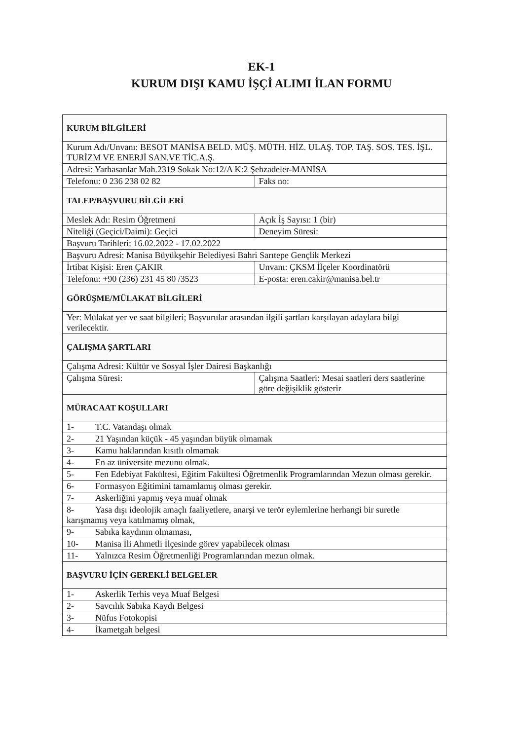EK-1
KURUM DIŞI KAMU İŞÇİ ALIMI İLAN FORMU
| KURUM BİLGİLERİ | |
| Kurum Adı/Unvanı: BESOT MANİSA BELD. MÜŞ. MÜTH. HİZ. ULAŞ. TOP. TAŞ. SOS. TES. İŞL. TURİZM VE ENERJİ SAN.VE TİC.A.Ş. | |
| Adresi: Yarhasanlar Mah.2319 Sokak No:12/A K:2 Şehzadeler-MANİSA | |
| Telefonu: 0 236 238 02 82 | Faks no: |
| TALEP/BAŞVURU BİLGİLERİ | |
| Meslek Adı: Resim Öğretmeni | Açık İş Sayısı: 1 (bir) |
| Niteliği (Geçici/Daimi): Geçici | Deneyim Süresi: |
| Başvuru Tarihleri: 16.02.2022 - 17.02.2022 | |
| Başvuru Adresi: Manisa Büyükşehir Belediyesi Bahri Sarıtepe Gençlik Merkezi | |
| İrtibat Kişisi: Eren ÇAKIR | Unvanı: ÇKSM İlçeler Koordinatörü |
| Telefonu: +90 (236) 231 45 80 /3523 | E-posta: eren.cakir@manisa.bel.tr |
| GÖRÜŞME/MÜLAKAT BİLGİLERİ | |
| Yer: Mülakat yer ve saat bilgileri; Başvurular arasından ilgili şartları karşılayan adaylara bilgi verilecektir. | |
| ÇALIŞMA ŞARTLARI | |
| Çalışma Adresi: Kültür ve Sosyal İşler Dairesi Başkanlığı | |
| Çalışma Süresi: | Çalışma Saatleri: Mesai saatleri ders saatlerine göre değişiklik gösterir |
| MÜRACAAT KOŞULLARI | |
| 1- T.C. Vatandaşı olmak | |
| 2- 21 Yaşından küçük - 45 yaşından büyük olmamak | |
| 3- Kamu haklarından kısıtlı olmamak | |
| 4- En az üniversite mezunu olmak. | |
| 5- Fen Edebiyat Fakültesi, Eğitim Fakültesi Öğretmenlik Programlarından Mezun olması gerekir. | |
| 6- Formasyon Eğitimini tamamlamış olması gerekir. | |
| 7- Askerliğini yapmış veya muaf olmak | |
| 8- Yasa dışı ideolojik amaçlı faaliyetlere, anarşi ve terör eylemlerine herhangi bir suretle karışmamış veya katılmamış olmak, | |
| 9- Sabıka kaydının olmaması, | |
| 10- Manisa İli Ahmetli İlçesinde görev yapabilecek olması | |
| 11- Yalnızca Resim Öğretmenliği Programlarından mezun olmak. | |
| BAŞVURU İÇİN GEREKLİ BELGELER | |
| 1- Askerlik Terhis veya Muaf Belgesi | |
| 2- Savcılık Sabıka Kaydı Belgesi | |
| 3- Nüfus Fotokopisi | |
| 4- İkametgah belgesi | |